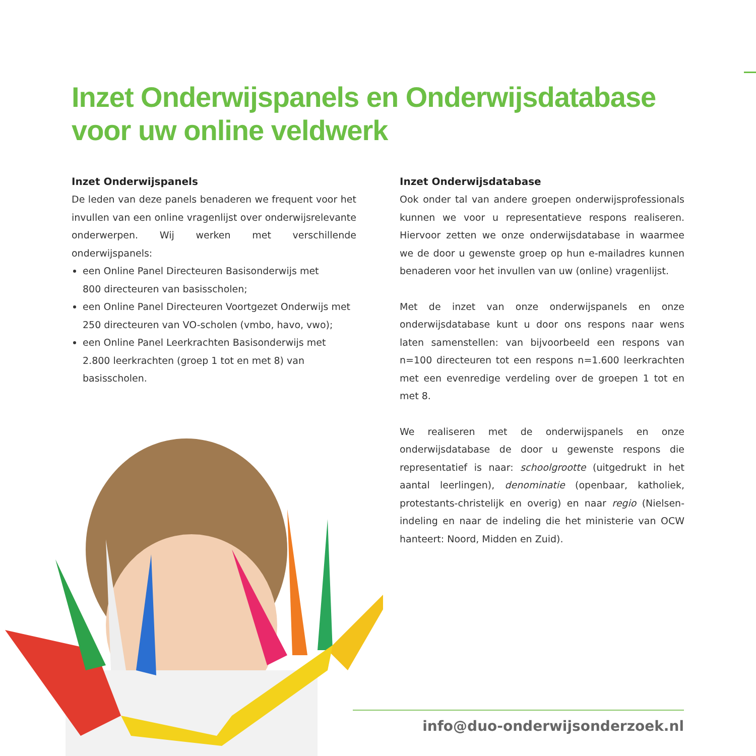Inzet Onderwijspanels en Onderwijsdatabase
voor uw online veldwerk
Inzet Onderwijspanels
De leden van deze panels benaderen we frequent voor het invullen van een online vragenlijst over onderwijsrelevante onderwerpen. Wij werken met verschillende onderwijspanels:
een Online Panel Directeuren Basisonderwijs met
800 directeuren van basisscholen;
een Online Panel Directeuren Voortgezet Onderwijs met
250 directeuren van VO-scholen (vmbo, havo, vwo);
een Online Panel Leerkrachten Basisonderwijs met
2.800 leerkrachten (groep 1 tot en met 8) van basisscholen.
Inzet Onderwijsdatabase
Ook onder tal van andere groepen onderwijsprofessionals kunnen we voor u representatieve respons realiseren. Hiervoor zetten we onze onderwijsdatabase in waarmee we de door u gewenste groep op hun e-mailadres kunnen benaderen voor het invullen van uw (online) vragenlijst.
Met de inzet van onze onderwijspanels en onze onderwijsdatabase kunt u door ons respons naar wens laten samenstellen: van bijvoorbeeld een respons van n=100 directeuren tot een respons n=1.600 leerkrachten met een evenredige verdeling over de groepen 1 tot en met 8.
We realiseren met de onderwijspanels en onze onderwijsdatabase de door u gewenste respons die representatief is naar: schoolgrootte (uitgedrukt in het aantal leerlingen), denominatie (openbaar, katholiek, protestants-christelijk en overig) en naar regio (Nielsen-indeling en naar de indeling die het ministerie van OCW hanteert: Noord, Midden en Zuid).
info@duo-onderwijsonderzoek.nl